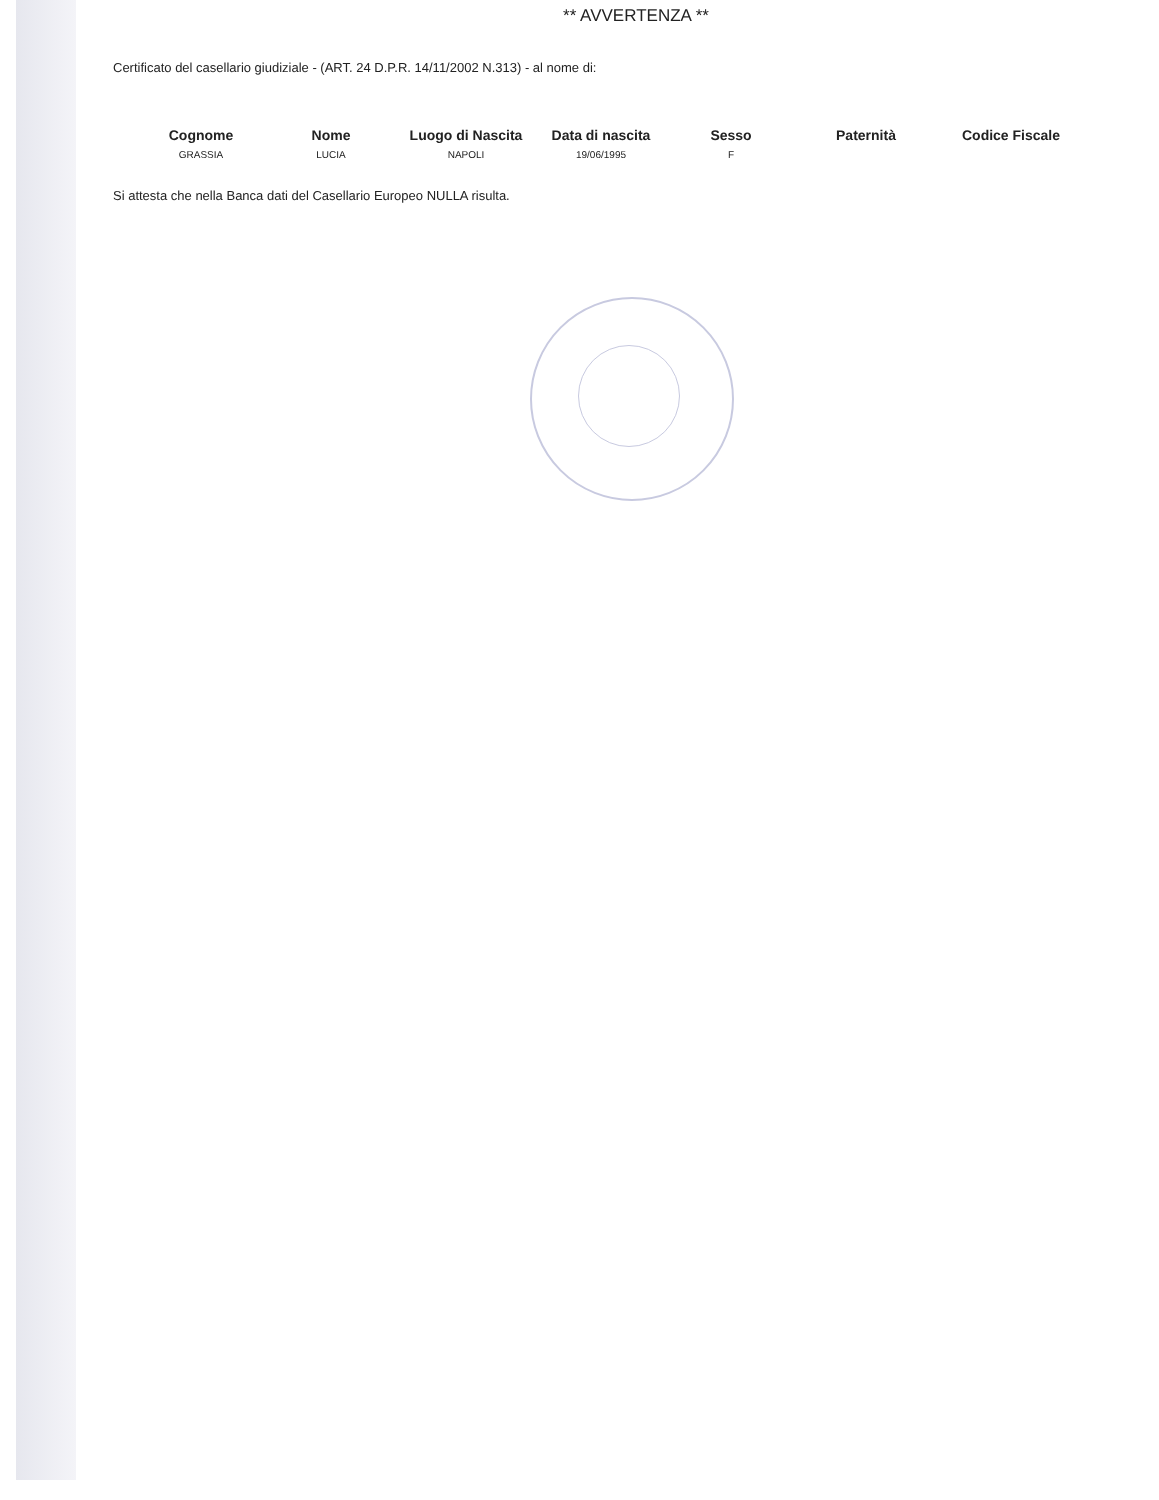** AVVERTENZA **
Certificato del casellario giudiziale - (ART. 24 D.P.R. 14/11/2002 N.313) - al nome di:
| Cognome | Nome | Luogo di Nascita | Data di nascita | Sesso | Paternità | Codice Fiscale |
| --- | --- | --- | --- | --- | --- | --- |
| GRASSIA | LUCIA | NAPOLI | 19/06/1995 | F | | |
Si attesta che nella Banca dati del Casellario Europeo NULLA risulta.